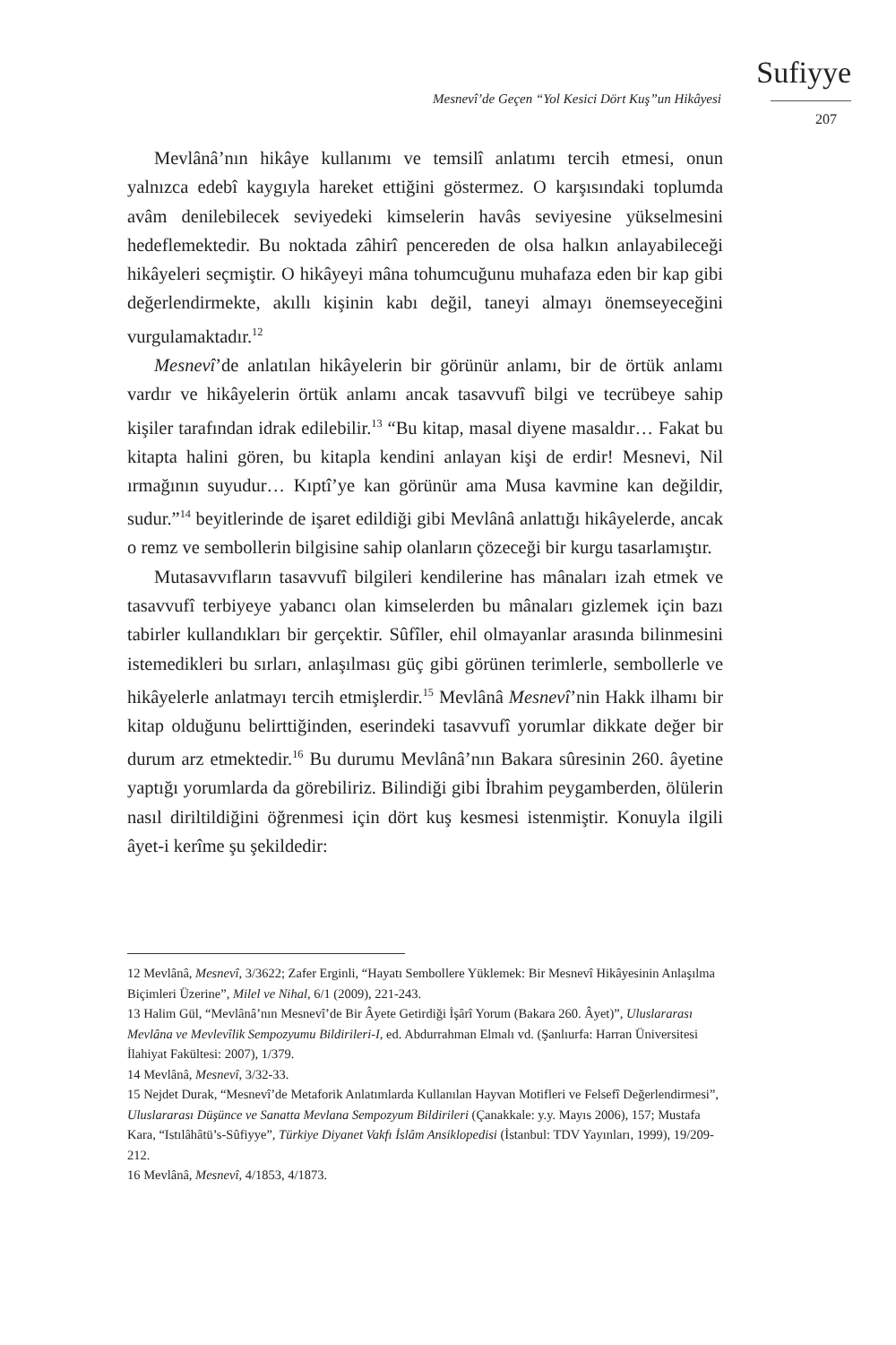Sufiyye
Mesnevî’de Geçen “Yol Kesici Dört Kuş”un Hikâyesi
207
Mevlânâ’nın hikâye kullanımı ve temsilî anlatımı tercih etmesi, onun yalnızca edebî kaygıyla hareket ettiğini göstermez. O karşısındaki toplumda avâm denilebilecek seviyedeki kimselerin havâs seviyesine yükselmesini hedeflemektedir. Bu noktada zâhirî pencereden de olsa halkın anlayabileceği hikâyeleri seçmiştir. O hikâyeyi mâna tohumcuğunu muhafaza eden bir kap gibi değerlendirmekte, akıllı kişinin kabı değil, taneyi almayı önemseyeceğini vurgulamaktadır.<sup>12</sup>
Mesnevî’de anlatılan hikâyelerin bir görünür anlamı, bir de örtük anlamı vardır ve hikâyelerin örtük anlamı ancak tasavvufî bilgi ve tecrübeye sahip kişiler tarafından idrak edilebilir.<sup>13</sup> “Bu kitap, masal diyene masaldır… Fakat bu kitapta halini gören, bu kitapla kendini anlayan kişi de erdir! Mesnevi, Nil ırmağının suyudur… Kıptî’ye kan görünür ama Musa kavmine kan değildir, sudur.”<sup>14</sup> beyitlerinde de işaret edildiği gibi Mevlânâ anlattığı hikâyelerde, ancak o remz ve sembollerin bilgisine sahip olanların çözeceği bir kurgu tasarlamıştır.
Mutasavvıfların tasavvufî bilgileri kendilerine has mânaları izah etmek ve tasavvufî terbiyeye yabancı olan kimselerden bu mânaları gizlemek için bazı tabirler kullandıkları bir gerçektir. Sûfîler, ehil olmayanlar arasında bilinmesini istemedikleri bu sırları, anlaşılması güç gibi görünen terimlerle, sembollerle ve hikâyelerle anlatmayı tercih etmişlerdir.<sup>15</sup> Mevlânâ Mesnevî’nin Hakk ilhamı bir kitap olduğunu belirttiğinden, eserindeki tasavvufî yorumlar dikkate değer bir durum arz etmektedir.<sup>16</sup> Bu durumu Mevlânâ’nın Bakara sûresinin 260. âyetine yaptığı yorumlarda da görebiliriz. Bilindiği gibi İbrahim peygamberden, ölülerin nasıl diriltildiğini öğrenmesi için dört kuş kesmesi istenmiştir. Konuyla ilgili âyet-i kerîme şu şekildedir:
12 Mevlânâ, Mesnevî, 3/3622; Zafer Erginli, “Hayatı Sembollere Yüklemek: Bir Mesnevî Hikâyesinin Anlaşılma Biçimleri Üzerine”, Milel ve Nihal, 6/1 (2009), 221-243.
13 Halim Gül, “Mevlânâ’nın Mesnevî’de Bir Âyete Getirdiği İşârî Yorum (Bakara 260. Âyet)”, Uluslararası Mevlâna ve Mevlevîlik Sempozyumu Bildirileri-I, ed. Abdurrahman Elmalı vd. (Şanlıurfa: Harran Üniversitesi İlahiyat Fakültesi: 2007), 1/379.
14 Mevlânâ, Mesnevî, 3/32-33.
15 Nejdet Durak, “Mesnevî’de Metaforik Anlatımlarda Kullanılan Hayvan Motifleri ve Felsefî Değerlendirmesi”, Uluslararası Düşünce ve Sanatta Mevlana Sempozyum Bildirileri (Çanakkale: y.y. Mayıs 2006), 157; Mustafa Kara, “Istılâhâtü’s-Sûfiyye”, Türkiye Diyanet Vakfı İslâm Ansiklopedisi (İstanbul: TDV Yayınları, 1999), 19/209-212.
16 Mevlânâ, Mesnevî, 4/1853, 4/1873.